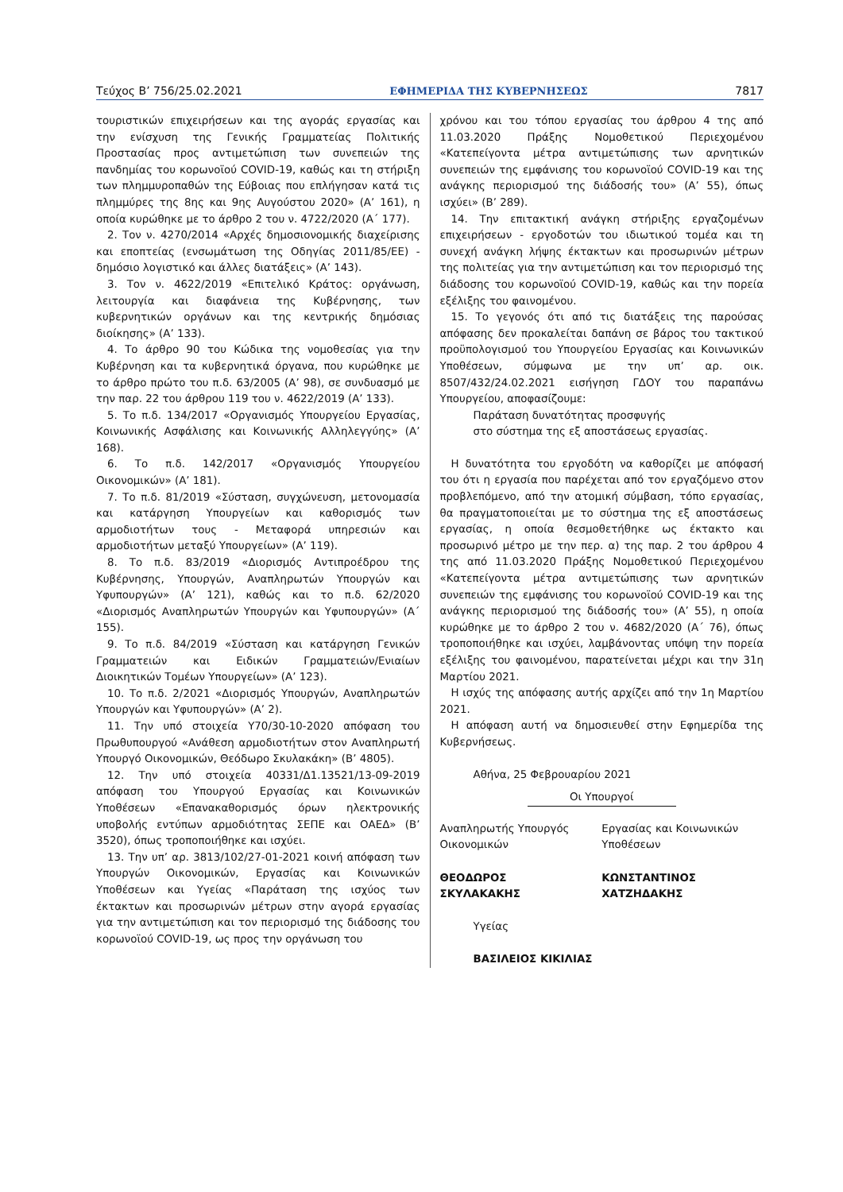Τεύχος Β’ 756/25.02.2021 ΕΦΗΜΕΡΙΔΑ ΤΗΣ ΚΥΒΕΡΝΗΣΕΩΣ 7817
τουριστικών επιχειρήσεων και της αγοράς εργασίας και την ενίσχυση της Γενικής Γραμματείας Πολιτικής Προστασίας προς αντιμετώπιση των συνεπειών της πανδημίας του κορωνοϊού COVID-19, καθώς και τη στήριξη των πλημμυροπαθών της Εύβοιας που επλήγησαν κατά τις πλημμύρες της 8ης και 9ης Αυγούστου 2020» (Α’ 161), η οποία κυρώθηκε με το άρθρο 2 του ν. 4722/2020 (Α΄ 177).
2. Τον ν. 4270/2014 «Αρχές δημοσιονομικής διαχείρισης και εποπτείας (ενσωμάτωση της Οδηγίας 2011/85/ΕΕ) - δημόσιο λογιστικό και άλλες διατάξεις» (Α’ 143).
3. Τον ν. 4622/2019 «Επιτελικό Κράτος: οργάνωση, λειτουργία και διαφάνεια της Κυβέρνησης, των κυβερνητικών οργάνων και της κεντρικής δημόσιας διοίκησης» (Α’ 133).
4. Το άρθρο 90 του Κώδικα της νομοθεσίας για την Κυβέρνηση και τα κυβερνητικά όργανα, που κυρώθηκε με το άρθρο πρώτο του π.δ. 63/2005 (Α’ 98), σε συνδυασμό με την παρ. 22 του άρθρου 119 του ν. 4622/2019 (Α’ 133).
5. Το π.δ. 134/2017 «Οργανισμός Υπουργείου Εργασίας, Κοινωνικής Ασφάλισης και Κοινωνικής Αλληλεγγύης» (Α’ 168).
6. Το π.δ. 142/2017 «Οργανισμός Υπουργείου Οικονομικών» (Α’ 181).
7. Το π.δ. 81/2019 «Σύσταση, συγχώνευση, μετονομασία και κατάργηση Υπουργείων και καθορισμός των αρμοδιοτήτων τους - Μεταφορά υπηρεσιών και αρμοδιοτήτων μεταξύ Υπουργείων» (Α’ 119).
8. Το π.δ. 83/2019 «Διορισμός Αντιπροέδρου της Κυβέρνησης, Υπουργών, Αναπληρωτών Υπουργών και Υφυπουργών» (Α’ 121), καθώς και το π.δ. 62/2020 «Διορισμός Αναπληρωτών Υπουργών και Υφυπουργών» (Α΄ 155).
9. Το π.δ. 84/2019 «Σύσταση και κατάργηση Γενικών Γραμματειών και Ειδικών Γραμματειών/Ενιαίων Διοικητικών Τομέων Υπουργείων» (Α’ 123).
10. Το π.δ. 2/2021 «Διορισμός Υπουργών, Αναπληρωτών Υπουργών και Υφυπουργών» (Α’ 2).
11. Την υπό στοιχεία Υ70/30-10-2020 απόφαση του Πρωθυπουργού «Ανάθεση αρμοδιοτήτων στον Αναπληρωτή Υπουργό Οικονομικών, Θεόδωρο Σκυλακάκη» (Β’ 4805).
12. Την υπό στοιχεία 40331/Δ1.13521/13-09-2019 απόφαση του Υπουργού Εργασίας και Κοινωνικών Υποθέσεων «Επανακαθορισμός όρων ηλεκτρονικής υποβολής εντύπων αρμοδιότητας ΣΕΠΕ και ΟΑΕΔ» (Β’ 3520), όπως τροποποιήθηκε και ισχύει.
13. Την υπ’ αρ. 3813/102/27-01-2021 κοινή απόφαση των Υπουργών Οικονομικών, Εργασίας και Κοινωνικών Υποθέσεων και Υγείας «Παράταση της ισχύος των έκτακτων και προσωρινών μέτρων στην αγορά εργασίας για την αντιμετώπιση και τον περιορισμό της διάδοσης του κορωνοϊού COVID-19, ως προς την οργάνωση του
χρόνου και του τόπου εργασίας του άρθρου 4 της από 11.03.2020 Πράξης Νομοθετικού Περιεχομένου «Κατεπείγοντα μέτρα αντιμετώπισης των αρνητικών συνεπειών της εμφάνισης του κορωνοϊού COVID-19 και της ανάγκης περιορισμού της διάδοσής του» (Α’ 55), όπως ισχύει» (Β’ 289).
14. Την επιτακτική ανάγκη στήριξης εργαζομένων επιχειρήσεων - εργοδοτών του ιδιωτικού τομέα και τη συνεχή ανάγκη λήψης έκτακτων και προσωρινών μέτρων της πολιτείας για την αντιμετώπιση και τον περιορισμό της διάδοσης του κορωνοϊού COVID-19, καθώς και την πορεία εξέλιξης του φαινομένου.
15. Το γεγονός ότι από τις διατάξεις της παρούσας απόφασης δεν προκαλείται δαπάνη σε βάρος του τακτικού προϋπολογισμού του Υπουργείου Εργασίας και Κοινωνικών Υποθέσεων, σύμφωνα με την υπ’ αρ. οικ. 8507/432/24.02.2021 εισήγηση ΓΔΟΥ του παραπάνω Υπουργείου, αποφασίζουμε:
Παράταση δυνατότητας προσφυγής
στο σύστημα της εξ αποστάσεως εργασίας.
Η δυνατότητα του εργοδότη να καθορίζει με απόφασή του ότι η εργασία που παρέχεται από τον εργαζόμενο στον προβλεπόμενο, από την ατομική σύμβαση, τόπο εργασίας, θα πραγματοποιείται με το σύστημα της εξ αποστάσεως εργασίας, η οποία θεσμοθετήθηκε ως έκτακτο και προσωρινό μέτρο με την περ. α) της παρ. 2 του άρθρου 4 της από 11.03.2020 Πράξης Νομοθετικού Περιεχομένου «Κατεπείγοντα μέτρα αντιμετώπισης των αρνητικών συνεπειών της εμφάνισης του κορωνοϊού COVID-19 και της ανάγκης περιορισμού της διάδοσής του» (Α’ 55), η οποία κυρώθηκε με το άρθρο 2 του ν. 4682/2020 (Α΄ 76), όπως τροποποιήθηκε και ισχύει, λαμβάνοντας υπόψη την πορεία εξέλιξης του φαινομένου, παρατείνεται μέχρι και την 31η Μαρτίου 2021.
Η ισχύς της απόφασης αυτής αρχίζει από την 1η Μαρτίου 2021.
Η απόφαση αυτή να δημοσιευθεί στην Εφημερίδα της Κυβερνήσεως.
Αθήνα, 25 Φεβρουαρίου 2021
Οι Υπουργοί
Αναπληρωτής Υπουργός
Οικονομικών
ΘΕΟΔΩΡΟΣ
ΣΚΥΛΑΚΑΚΗΣ
Εργασίας και Κοινωνικών
Υποθέσεων
ΚΩΝΣΤΑΝΤΙΝΟΣ
ΧΑΤΖΗΔΑΚΗΣ
Υγείας
ΒΑΣΙΛΕΙΟΣ ΚΙΚΙΛΙΑΣ